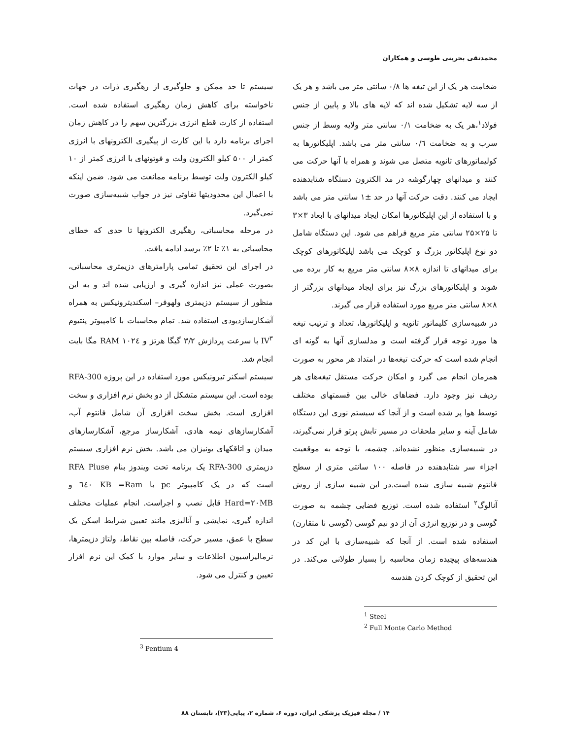محمدتقی بحرینی طوسی و همکاران
ضخامت هر یک از این تیغه ها ۰/۸ سانتی متر می باشد و هر یک از سه لایه تشکیل شده اند که لایه های بالا و پایین از جنس فولاد<sup>۱</sup>،هر یک به ضخامت ۰/۱ سانتی متر ولایه وسط از جنس سرب و به ضخامت ۰/٦ سانتی متر می باشد. اپلیکاتورها به کولیماتورهای ثانویه متصل می شوند و همراه با آنها حرکت می کنند و میدانهای چهارگوشه در مد الکترون دستگاه شتابدهنده ایجاد می کنند. دقت حرکت آنها در حد ±۱ سانتی متر می باشد و با استفاده از این اپلیکاتورها امکان ایجاد میدانهای با ابعاد ۳×۳ تا ۲۵×۲۵ سانتی متر مربع فراهم می شود. این دستگاه شامل دو نوع اپلیکاتور بزرگ و کوچک می باشد اپلیکاتورهای کوچک برای میدانهای تا اندازه ۸×۸ سانتی متر مربع به کار برده می شوند و اپلیکاتورهای بزرگ نیز برای ایجاد میدانهای بزرگتر از ۸×۸ سانتی متر مربع مورد استفاده قرار می گیرند.
در شبیه‌سازی کلیماتور ثانویه و اپلیکاتورها، تعداد و ترتیب تیغه ها مورد توجه قرار گرفته است و مدلسازی آنها به گونه ای انجام شده است که حرکت تیغه‌ها در امتداد هر محور به صورت همزمان انجام می گیرد و امکان حرکت مستقل تیغه‌های هر ردیف نیز وجود دارد. فضاهای خالی بین قسمتهای مختلف توسط هوا پر شده است و از آنجا که سیستم نوری این دستگاه شامل آینه و سایر ملحقات در مسیر تابش پرتو قرار نمی‌گیرند، در شبیه‌سازی منظور نشده‌اند. چشمه، با توجه به موقعیت اجزاء سر شتابدهنده در فاصله ۱۰۰ سانتی متری از سطح فانتوم شبیه سازی شده است.در این شبیه سازی از روش آنالوگ<sup>۲</sup> استفاده شده است. توزیع فضایی چشمه به صورت گوسی و در توزیع انرژی آن از دو نیم گوسی (گوسی نا متقارن) استفاده شده است. از آنجا که شبیه‌سازی با این کد در هندسه‌های پیچیده زمان محاسبه را بسیار طولانی می‌کند. در این تحقیق از کوچک کردن هندسه
<sup>1</sup> Steel
<sup>2</sup> Full Monte Carlo Method
سیستم تا حد ممکن و جلوگیری از رهگیری ذرات در جهات ناخواسته برای کاهش زمان رهگیری استفاده شده است. استفاده از کارت قطع انرژی بزرگترین سهم را در کاهش زمان اجرای برنامه دارد با این کارت از پیگیری الکترونهای با انرژی کمتر از ۵۰۰ کیلو الکترون ولت و فوتونهای با انرژی کمتر از ۱۰ کیلو الکترون ولت توسط برنامه ممانعت می شود. ضمن اینکه با اعمال این محدودیتها تفاوتی نیز در جواب شبیه‌سازی صورت نمی‌گیرد.
در مرحله محاسباتی، رهگیری الکترونها تا حدی که خطای محاسباتی به ۱٪ تا ۲٪ برسد ادامه یافت.
در اجرای این تحقیق تمامی پارامترهای دزیمتری محاسباتی، بصورت عملی نیز اندازه گیری و ارزیابی شده اند و به این منظور از سیستم دزیمتری ولهوفر– اسکندیترونیکس به همراه آشکارسازدیودی استفاده شد. تمام محاسبات با کامپیوتر پنتیوم IV<sup>۳</sup> با سرعت پردازش ۳/۲ گیگا هرتز و RAM ۱۰۲٤ مگا بایت انجام شد.
سیستم اسکنر تیرونیکس مورد استفاده در این پروژه RFA-300 بوده است. این سیستم متشکل از دو بخش نرم افزاری و سخت افزاری است. بخش سخت افزاری آن شامل فانتوم آب، آشکارسازهای نیمه هادی، آشکارساز مرجع، آشکارسازهای میدان و اتاقکهای یونیزان می باشد. بخش نرم افزاری سیستم دزیمتری RFA-300 یک برنامه تحت ویندوز بنام RFA Pluse است که در یک کامپیوتر pc با Ram= ٦٤۰ KB و Hard=۲۰MB قابل نصب و اجراست. انجام عملیات مختلف اندازه گیری، نمایشی و آنالیزی مانند تعیین شرایط اسکن یک سطح با عمق، مسیر حرکت، فاصله بین نقاط، ولتاژ دزیمترها، نرمالیزاسیون اطلاعات و سایر موارد با کمک این نرم افزار تعیین و کنترل می شود.
<sup>3</sup> Pentium 4
۱۴ / مجله فیزیک پزشکی ایران، دوره ۶، شماره ۲، پیاپی(۲۳)، تابستان ۸۸